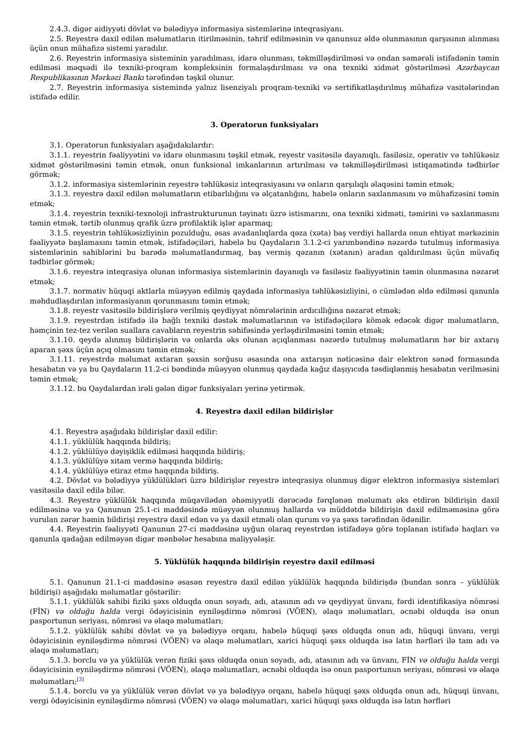2.4.3. digər aidiyyəti dövlət və bələdiyyə informasiya sistemlərinə inteqrasiyanı.
2.5. Reyestrə daxil edilən məlumatların itirilməsinin, təhrif edilməsinin və qanunsuz əldə olunmasının qarşısının alınması üçün onun mühafizə sistemi yaradılır.
2.6. Reyestrin informasiya sisteminin yaradılması, idarə olunması, təkmilləşdirilməsi və ondan səmərəli istifadənin təmin edilməsi məqsədi ilə texniki-proqram kompleksinin formalaşdırılması və ona texniki xidmət göstərilməsi Azərbaycan Respublikasının Mərkəzi Bankı tərəfindən təşkil olunur.
2.7. Reyestrin informasiya sistemində yalnız lisenziyalı proqram-texniki və sertifikatlaşdırılmış mühafizə vasitələrindən istifadə edilir.
3. Operatorun funksiyaları
3.1. Operatorun funksiyaları aşağıdakılardır:
3.1.1. reyestrin fəaliyyətini və idarə olunmasını təşkil etmək, reyestr vasitəsilə dayanıqlı, fasiləsiz, operativ və təhlükəsiz xidmət göstərilməsini təmin etmək, onun funksional imkanlarının artırılması və təkmilləşdirilməsi istiqamətində tədbirlər görmək;
3.1.2. informasiya sistemlərinin reyestrə təhlükəsiz inteqrasiyasını və onların qarşılıqlı əlaqəsini təmin etmək;
3.1.3. reyestrə daxil edilən məlumatların etibarlılığını və əlçatanlığını, habelə onların saxlanmasını və mühafizəsini təmin etmək;
3.1.4. reyestrin texniki-texnoloji infrastrukturunun təyinatı üzrə istismarını, ona texniki xidməti, təmirini və saxlanmasını təmin etmək, tərtib olunmuş qrafik üzrə profilaktik işlər aparmaq;
3.1.5. reyestrin təhlükəsizliyinin pozulduğu, əsas avadanlıqlarda qəza (xəta) baş verdiyi hallarda onun ehtiyat mərkəzinin fəaliyyətə başlamasını təmin etmək, istifadəçiləri, habelə bu Qaydaların 3.1.2-ci yarımbəndinə nəzərdə tutulmuş informasiya sistemlərinin sahiblərini bu barədə məlumatlandırmaq, baş vermiş qəzanın (xətanın) aradan qaldırılması üçün müvafiq tədbirlər görmək;
3.1.6. reyestrə inteqrasiya olunan informasiya sistemlərinin dayanıqlı və fasiləsiz fəaliyyətinin təmin olunmasına nəzarət etmək;
3.1.7. normativ hüquqi aktlarla müəyyən edilmiş qaydada informasiya təhlükəsizliyini, o cümlədən əldə edilməsi qanunla məhdudlaşdırılan informasiyanın qorunmasını təmin etmək;
3.1.8. reyestr vasitəsilə bildirişlərə verilmiş qeydiyyat nömrələrinin ardıcıllığına nəzarət etmək;
3.1.9. reyestrdən istifadə ilə bağlı texniki dəstək məlumatlarının və istifadəçilərə kömək edəcək digər məlumatların, həmçinin tez-tez verilən suallara cavabların reyestrin səhifəsində yerləşdirilməsini təmin etmək;
3.1.10. qeydə alınmış bildirişlərin və onlarda əks olunan açıqlanması nəzərdə tutulmuş məlumatların hər bir axtarış aparan şəxs üçün açıq olmasını təmin etmək;
3.1.11. reyestrdə məlumat axtaran şəxsin sorğusu əsasında ona axtarışın nəticəsinə dair elektron sənəd formasında hesabatın və ya bu Qaydaların 11.2-ci bəndində müəyyən olunmuş qaydada kağız daşıyıcıda təsdiqlənmiş hesabatın verilməsini təmin etmək;
3.1.12. bu Qaydalardan irəli gələn digər funksiyaları yerinə yetirmək.
4. Reyestrə daxil edilən bildirişlər
4.1. Reyestrə aşağıdakı bildirişlər daxil edilir:
4.1.1. yüklülük haqqında bildiriş;
4.1.2. yüklülüyə dəyişiklik edilməsi haqqında bildiriş;
4.1.3. yüklülüyə xitam vermə haqqında bildiriş;
4.1.4. yüklülüyə etiraz etmə haqqında bildiriş.
4.2. Dövlət və bələdiyyə yüklülükləri üzrə bildirişlər reyestrə inteqrasiya olunmuş digər elektron informasiya sistemləri vasitəsilə daxil edilə bilər.
4.3. Reyestrə yüklülük haqqında müqavilədən əhəmiyyətli dərəcədə fərqlənən məlumatı əks etdirən bildirişin daxil edilməsinə və ya Qanunun 25.1-ci maddəsində müəyyən olunmuş hallarda və müddətdə bildirişin daxil edilməməsinə görə vurulan zərər həmin bildirişi reyestrə daxil edən və ya daxil etməli olan qurum və ya şəxs tərəfindən ödənilir.
4.4. Reyestrin fəaliyyəti Qanunun 27-ci maddəsinə uyğun olaraq reyestrdən istifadəyə görə toplanan istifadə haqları və qanunla qadağan edilməyən digər mənbələr hesabına maliyyələşir.
5. Yüklülük haqqında bildirişin reyestrə daxil edilməsi
5.1. Qanunun 21.1-ci maddəsinə əsasən reyestrə daxil edilən yüklülük haqqında bildirişdə (bundan sonra – yüklülük bildirişi) aşağıdakı məlumatlar göstərilir:
5.1.1. yüklülük sahibi fiziki şəxs olduqda onun soyadı, adı, atasının adı və qeydiyyat ünvanı, fərdi identifikasiya nömrəsi (FİN) və olduğu halda vergi ödəyicisinin eyniləşdirmə nömrəsi (VÖEN), əlaqə məlumatları, əcnəbi olduqda isə onun pasportunun seriyası, nömrəsi və əlaqə məlumatları;
5.1.2. yüklülük sahibi dövlət və ya bələdiyyə orqanı, habelə hüquqi şəxs olduqda onun adı, hüquqi ünvanı, vergi ödəyicisinin eyniləşdirmə nömrəsi (VÖEN) və əlaqə məlumatları, xarici hüquqi şəxs olduqda isə latın hərfləri ilə tam adı və əlaqə məlumatları;
5.1.3. borclu və ya yüklülük verən fiziki şəxs olduqda onun soyadı, adı, atasının adı və ünvanı, FİN və olduğu halda vergi ödəyicisinin eyniləşdirmə nömrəsi (VÖEN), əlaqə məlumatları, əcnəbi olduqda isə onun pasportunun seriyası, nömrəsi və əlaqə məlumatları;<sup>[3]</sup>
5.1.4. borclu və ya yüklülük verən dövlət və ya bələdiyyə orqanı, habelə hüquqi şəxs olduqda onun adı, hüquqi ünvanı, vergi ödəyicisinin eyniləşdirmə nömrəsi (VÖEN) və əlaqə məlumatları, xarici hüquqi şəxs olduqda isə latın hərfləri